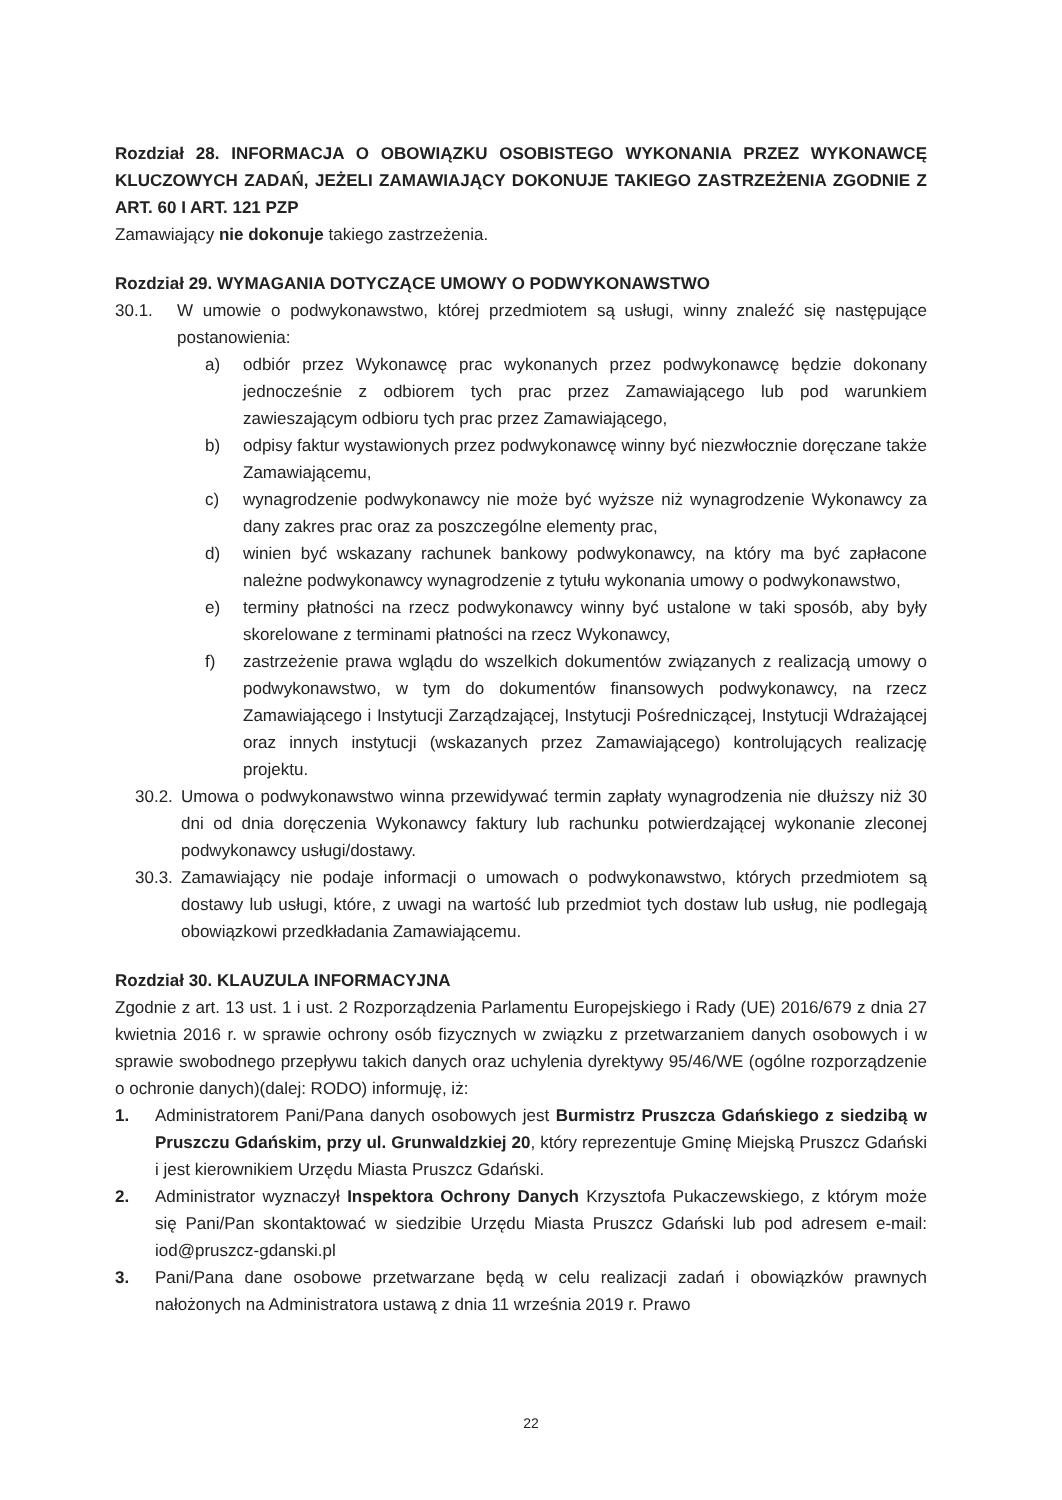Rozdział 28. INFORMACJA O OBOWIĄZKU OSOBISTEGO WYKONANIA PRZEZ WYKONAWCĘ KLUCZOWYCH ZADAŃ, JEŻELI ZAMAWIAJĄCY DOKONUJE TAKIEGO ZASTRZEŻENIA ZGODNIE Z ART. 60 I ART. 121 PZP
Zamawiający nie dokonuje takiego zastrzeżenia.
Rozdział 29. WYMAGANIA DOTYCZĄCE UMOWY O PODWYKONAWSTWO
30.1. W umowie o podwykonawstwo, której przedmiotem są usługi, winny znaleźć się następujące postanowienia:
a) odbiór przez Wykonawcę prac wykonanych przez podwykonawcę będzie dokonany jednocześnie z odbiorem tych prac przez Zamawiającego lub pod warunkiem zawieszającym odbioru tych prac przez Zamawiającego,
b) odpisy faktur wystawionych przez podwykonawcę winny być niezwłocznie doręczane także Zamawiającemu,
c) wynagrodzenie podwykonawcy nie może być wyższe niż wynagrodzenie Wykonawcy za dany zakres prac oraz za poszczególne elementy prac,
d) winien być wskazany rachunek bankowy podwykonawcy, na który ma być zapłacone należne podwykonawcy wynagrodzenie z tytułu wykonania umowy o podwykonawstwo,
e) terminy płatności na rzecz podwykonawcy winny być ustalone w taki sposób, aby były skorelowane z terminami płatności na rzecz Wykonawcy,
f) zastrzeżenie prawa wglądu do wszelkich dokumentów związanych z realizacją umowy o podwykonawstwo, w tym do dokumentów finansowych podwykonawcy, na rzecz Zamawiającego i Instytucji Zarządzającej, Instytucji Pośredniczącej, Instytucji Wdrażającej oraz innych instytucji (wskazanych przez Zamawiającego) kontrolujących realizację projektu.
30.2. Umowa o podwykonawstwo winna przewidywać termin zapłaty wynagrodzenia nie dłuższy niż 30 dni od dnia doręczenia Wykonawcy faktury lub rachunku potwierdzającej wykonanie zleconej podwykonawcy usługi/dostawy.
30.3. Zamawiający nie podaje informacji o umowach o podwykonawstwo, których przedmiotem są dostawy lub usługi, które, z uwagi na wartość lub przedmiot tych dostaw lub usług, nie podlegają obowiązkowi przedkładania Zamawiającemu.
Rozdział 30. KLAUZULA INFORMACYJNA
Zgodnie z art. 13 ust. 1 i ust. 2 Rozporządzenia Parlamentu Europejskiego i Rady (UE) 2016/679 z dnia 27 kwietnia 2016 r. w sprawie ochrony osób fizycznych w związku z przetwarzaniem danych osobowych i w sprawie swobodnego przepływu takich danych oraz uchylenia dyrektywy 95/46/WE (ogólne rozporządzenie o ochronie danych)(dalej: RODO) informuję, iż:
1. Administratorem Pani/Pana danych osobowych jest Burmistrz Pruszcza Gdańskiego z siedzibą w Pruszczu Gdańskim, przy ul. Grunwaldzkiej 20, który reprezentuje Gminę Miejską Pruszcz Gdański i jest kierownikiem Urzędu Miasta Pruszcz Gdański.
2. Administrator wyznaczył Inspektora Ochrony Danych Krzysztofa Pukaczewskiego, z którym może się Pani/Pan skontaktować w siedzibie Urzędu Miasta Pruszcz Gdański lub pod adresem e-mail: iod@pruszcz-gdanski.pl
3. Pani/Pana dane osobowe przetwarzane będą w celu realizacji zadań i obowiązków prawnych nałożonych na Administratora ustawą z dnia 11 września 2019 r. Prawo
22